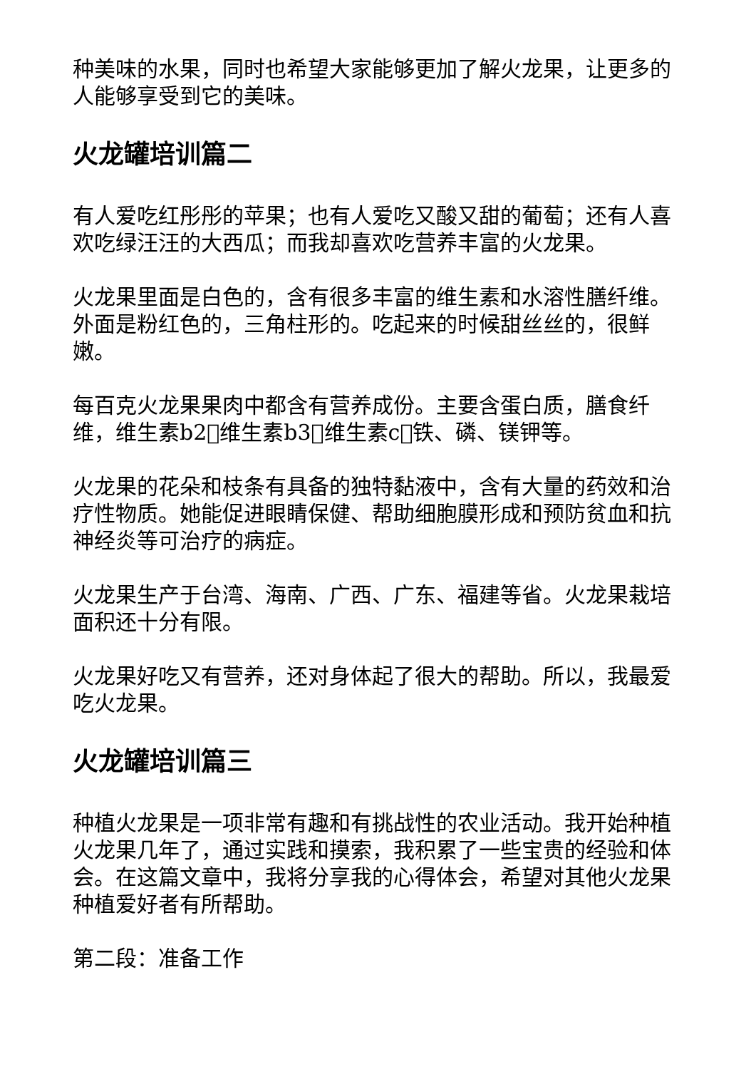种美味的水果，同时也希望大家能够更加了解火龙果，让更多的人能够享受到它的美味。
火龙罐培训篇二
有人爱吃红彤彤的苹果；也有人爱吃又酸又甜的葡萄；还有人喜欢吃绿汪汪的大西瓜；而我却喜欢吃营养丰富的火龙果。
火龙果里面是白色的，含有很多丰富的维生素和水溶性膳纤维。外面是粉红色的，三角柱形的。吃起来的时候甜丝丝的，很鲜嫩。
每百克火龙果果肉中都含有营养成份。主要含蛋白质，膳食纤维，维生素b2􏰀维生素b3􏰀维生素c􏰀铁、磷、镁钾等。
火龙果的花朵和枝条有具备的独特黏液中，含有大量的药效和治疗性物质。她能促进眼睛保健、帮助细胞膜形成和预防贫血和抗神经炎等可治疗的病症。
火龙果生产于台湾、海南、广西、广东、福建等省。火龙果栽培面积还十分有限。
火龙果好吃又有营养，还对身体起了很大的帮助。所以，我最爱吃火龙果。
火龙罐培训篇三
种植火龙果是一项非常有趣和有挑战性的农业活动。我开始种植火龙果几年了，通过实践和摸索，我积累了一些宝贵的经验和体会。在这篇文章中，我将分享我的心得体会，希望对其他火龙果种植爱好者有所帮助。
第二段：准备工作